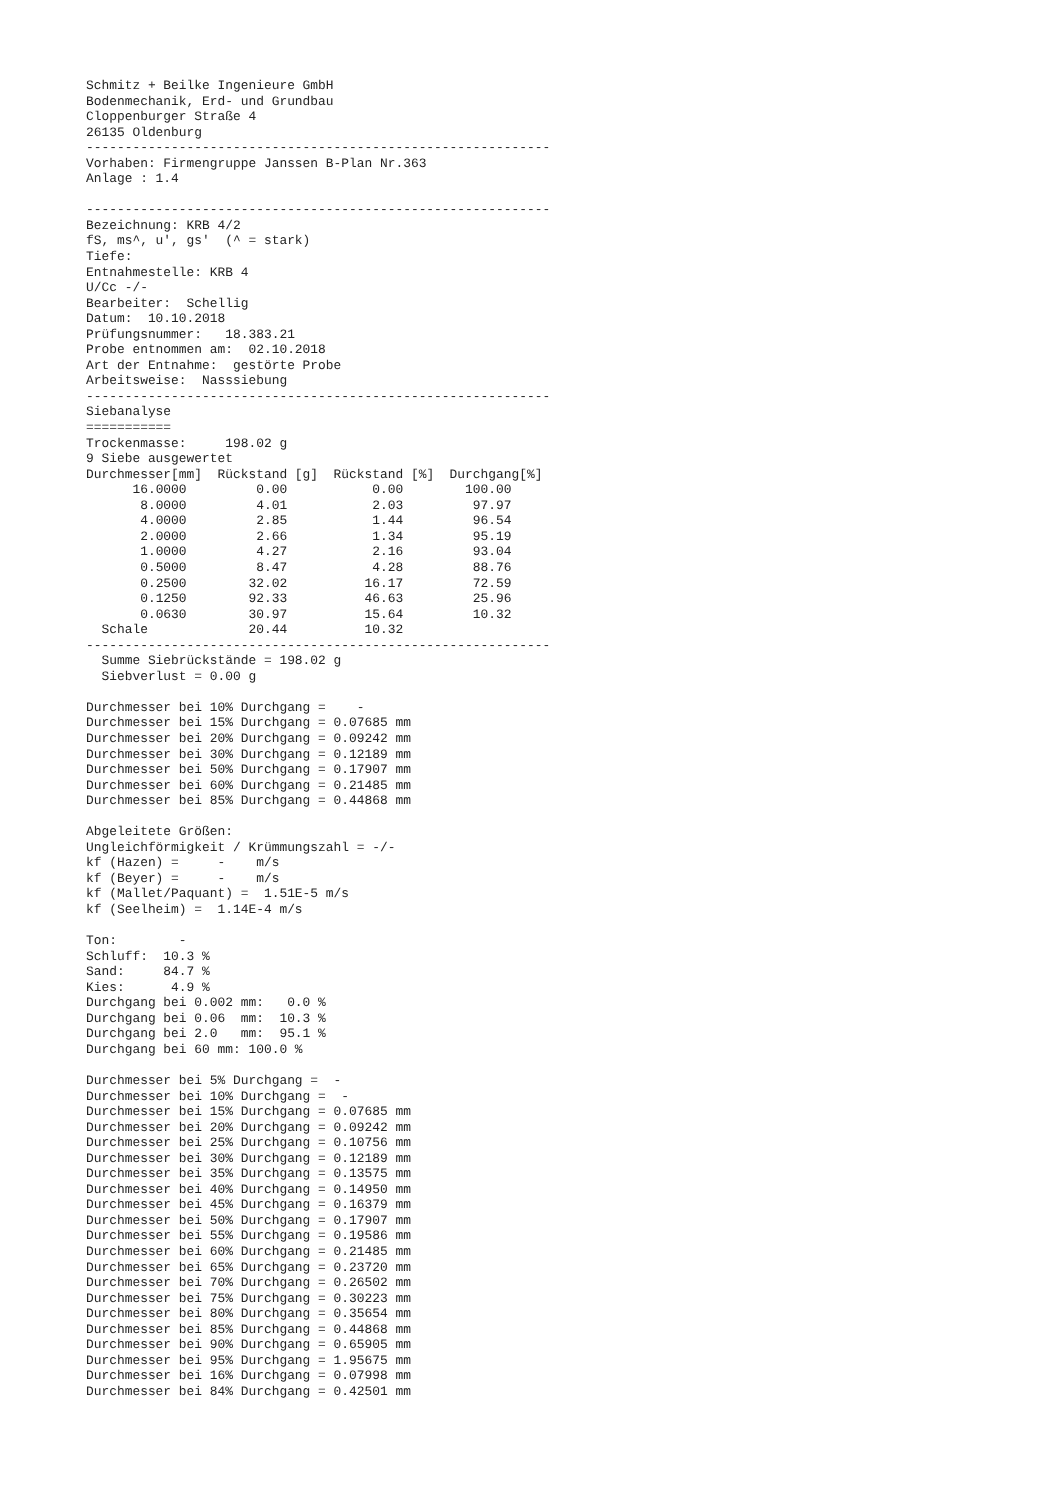Schmitz + Beilke Ingenieure GmbH
Bodenmechanik, Erd- und Grundbau
Cloppenburger Straße 4
26135 Oldenburg
------------------------------------------------------------
Vorhaben: Firmengruppe Janssen B-Plan Nr.363
Anlage : 1.4

------------------------------------------------------------
Bezeichnung: KRB 4/2
fS, ms^, u', gs'  (^ = stark)
Tiefe:
Entnahmestelle: KRB 4
U/Cc -/-
Bearbeiter:  Schellig
Datum:  10.10.2018
Prüfungsnummer:   18.383.21
Probe entnommen am:  02.10.2018
Art der Entnahme:  gestörte Probe
Arbeitsweise:  Nasssiebung
------------------------------------------------------------
Siebanalyse
===========
Trockenmasse:     198.02 g
9 Siebe ausgewertet
| Durchmesser[mm] | Rückstand [g] | Rückstand [%] | Durchgang[%] |
| --- | --- | --- | --- |
| 16.0000 | 0.00 | 0.00 | 100.00 |
| 8.0000 | 4.01 | 2.03 | 97.97 |
| 4.0000 | 2.85 | 1.44 | 96.54 |
| 2.0000 | 2.66 | 1.34 | 95.19 |
| 1.0000 | 4.27 | 2.16 | 93.04 |
| 0.5000 | 8.47 | 4.28 | 88.76 |
| 0.2500 | 32.02 | 16.17 | 72.59 |
| 0.1250 | 92.33 | 46.63 | 25.96 |
| 0.0630 | 30.97 | 15.64 | 10.32 |
| Schale | 20.44 | 10.32 | |
------------------------------------------------------------
  Summe Siebrückstände = 198.02 g
  Siebverlust = 0.00 g

Durchmesser bei 10% Durchgang =    -
Durchmesser bei 15% Durchgang = 0.07685 mm
Durchmesser bei 20% Durchgang = 0.09242 mm
Durchmesser bei 30% Durchgang = 0.12189 mm
Durchmesser bei 50% Durchgang = 0.17907 mm
Durchmesser bei 60% Durchgang = 0.21485 mm
Durchmesser bei 85% Durchgang = 0.44868 mm

Abgeleitete Größen:
Ungleichförmigkeit / Krümmungszahl = -/-
kf (Hazen) =     -    m/s
kf (Beyer) =     -    m/s
kf (Mallet/Paquant) =  1.51E-5 m/s
kf (Seelheim) =  1.14E-4 m/s

Ton:        -
Schluff:  10.3 %
Sand:     84.7 %
Kies:      4.9 %
Durchgang bei 0.002 mm:   0.0 %
Durchgang bei 0.06  mm:  10.3 %
Durchgang bei 2.0   mm:  95.1 %
Durchgang bei 60 mm: 100.0 %

Durchmesser bei 5% Durchgang =  -
Durchmesser bei 10% Durchgang =  -
Durchmesser bei 15% Durchgang = 0.07685 mm
Durchmesser bei 20% Durchgang = 0.09242 mm
Durchmesser bei 25% Durchgang = 0.10756 mm
Durchmesser bei 30% Durchgang = 0.12189 mm
Durchmesser bei 35% Durchgang = 0.13575 mm
Durchmesser bei 40% Durchgang = 0.14950 mm
Durchmesser bei 45% Durchgang = 0.16379 mm
Durchmesser bei 50% Durchgang = 0.17907 mm
Durchmesser bei 55% Durchgang = 0.19586 mm
Durchmesser bei 60% Durchgang = 0.21485 mm
Durchmesser bei 65% Durchgang = 0.23720 mm
Durchmesser bei 70% Durchgang = 0.26502 mm
Durchmesser bei 75% Durchgang = 0.30223 mm
Durchmesser bei 80% Durchgang = 0.35654 mm
Durchmesser bei 85% Durchgang = 0.44868 mm
Durchmesser bei 90% Durchgang = 0.65905 mm
Durchmesser bei 95% Durchgang = 1.95675 mm
Durchmesser bei 16% Durchgang = 0.07998 mm
Durchmesser bei 84% Durchgang = 0.42501 mm